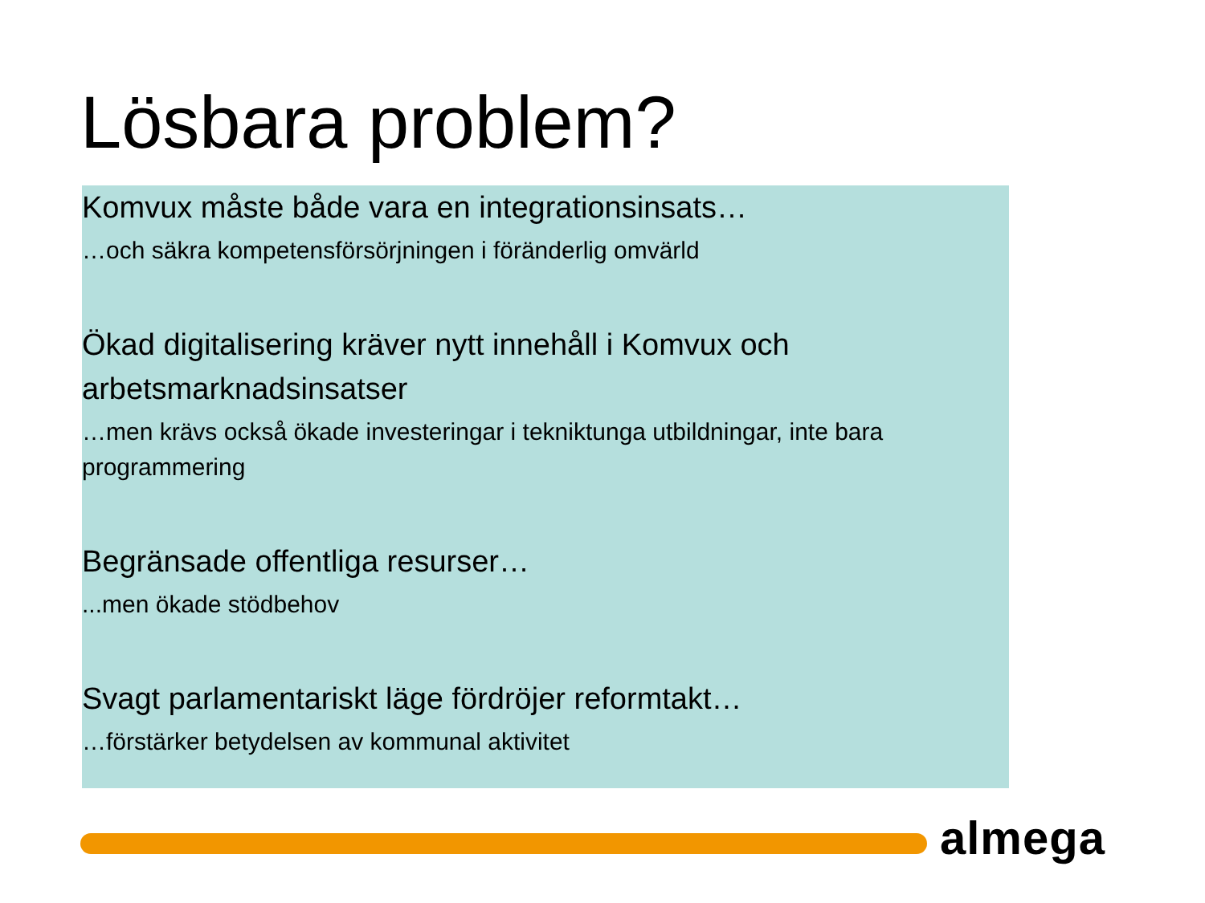Lösbara problem?
Komvux måste både vara en integrationsinsats…
…och säkra kompetensförsörjningen i föränderlig omvärld
Ökad digitalisering kräver nytt innehåll i Komvux och arbetsmarknadsinsatser
…men krävs också ökade investeringar i tekniktunga utbildningar, inte bara programmering
Begränsade offentliga resurser…
...men ökade stödbehov
Svagt parlamentariskt läge fördröjer reformtakt…
…förstärker betydelsen av kommunal aktivitet
almega